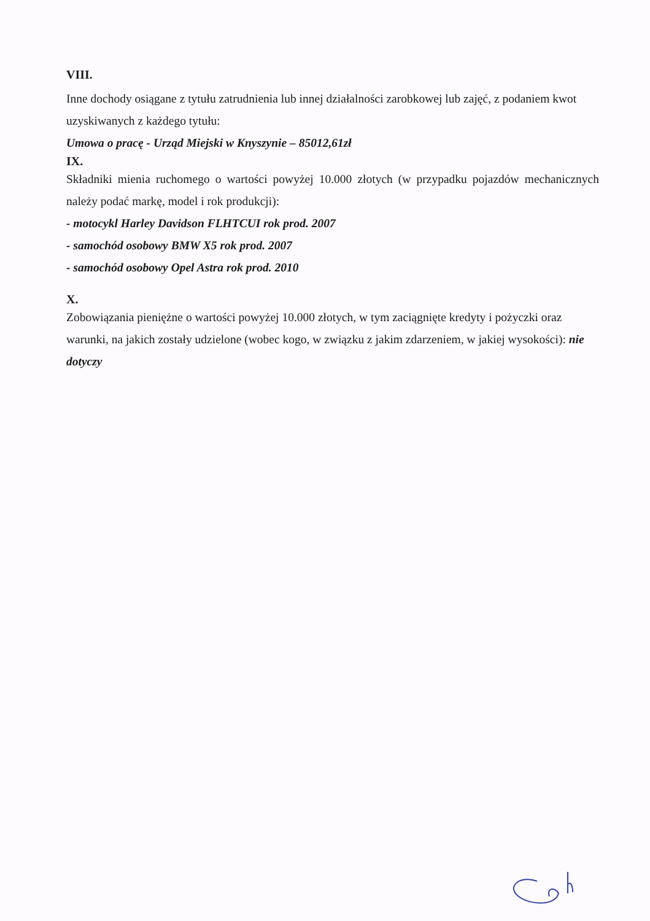VIII.
Inne dochody osiągane z tytułu zatrudnienia lub innej działalności zarobkowej lub zajęć, z podaniem kwot uzyskiwanych z każdego tytułu:
Umowa o pracę - Urząd Miejski w Knyszynie – 85012,61zł
IX.
Składniki mienia ruchomego o wartości powyżej 10.000 złotych (w przypadku pojazdów mechanicznych należy podać markę, model i rok produkcji):
- motocykl Harley Davidson FLHTCUI rok prod. 2007
- samochód osobowy BMW X5 rok prod. 2007
- samochód osobowy Opel Astra rok prod. 2010
X.
Zobowiązania pieniężne o wartości powyżej 10.000 złotych, w tym zaciągnięte kredyty i pożyczki oraz warunki, na jakich zostały udzielone (wobec kogo, w związku z jakim zdarzeniem, w jakiej wysokości): nie dotyczy